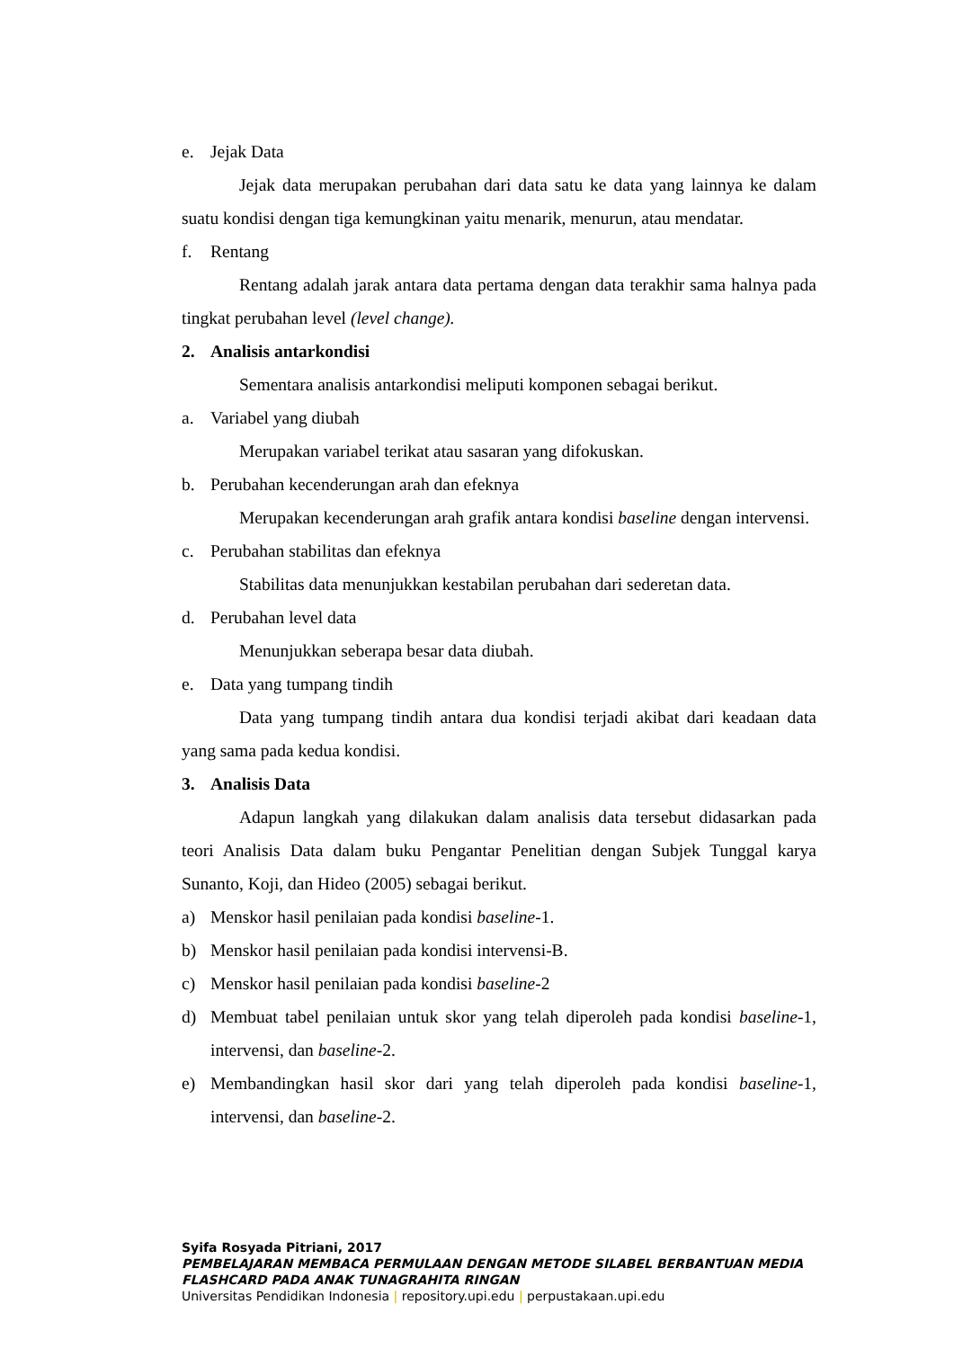e. Jejak Data
Jejak data merupakan perubahan dari data satu ke data yang lainnya ke dalam suatu kondisi dengan tiga kemungkinan yaitu menarik, menurun, atau mendatar.
f. Rentang
Rentang adalah jarak antara data pertama dengan data terakhir sama halnya pada tingkat perubahan level (level change).
2. Analisis antarkondisi
Sementara analisis antarkondisi meliputi komponen sebagai berikut.
a. Variabel yang diubah
Merupakan variabel terikat atau sasaran yang difokuskan.
b. Perubahan kecenderungan arah dan efeknya
Merupakan kecenderungan arah grafik antara kondisi baseline dengan intervensi.
c. Perubahan stabilitas dan efeknya
Stabilitas data menunjukkan kestabilan perubahan dari sederetan data.
d. Perubahan level data
Menunjukkan seberapa besar data diubah.
e. Data yang tumpang tindih
Data yang tumpang tindih antara dua kondisi terjadi akibat dari keadaan data yang sama pada kedua kondisi.
3. Analisis Data
Adapun langkah yang dilakukan dalam analisis data tersebut didasarkan pada teori Analisis Data dalam buku Pengantar Penelitian dengan Subjek Tunggal karya Sunanto, Koji, dan Hideo (2005) sebagai berikut.
a) Menskor hasil penilaian pada kondisi baseline-1.
b) Menskor hasil penilaian pada kondisi intervensi-B.
c) Menskor hasil penilaian pada kondisi baseline-2
d) Membuat tabel penilaian untuk skor yang telah diperoleh pada kondisi baseline-1, intervensi, dan baseline-2.
e) Membandingkan hasil skor dari yang telah diperoleh pada kondisi baseline-1, intervensi, dan baseline-2.
Syifa Rosyada Pitriani, 2017
PEMBELAJARAN MEMBACA PERMULAAN DENGAN METODE SILABEL BERBANTUAN MEDIA
FLASHCARD PADA ANAK TUNAGRAHITA RINGAN
Universitas Pendidikan Indonesia | repository.upi.edu | perpustakaan.upi.edu